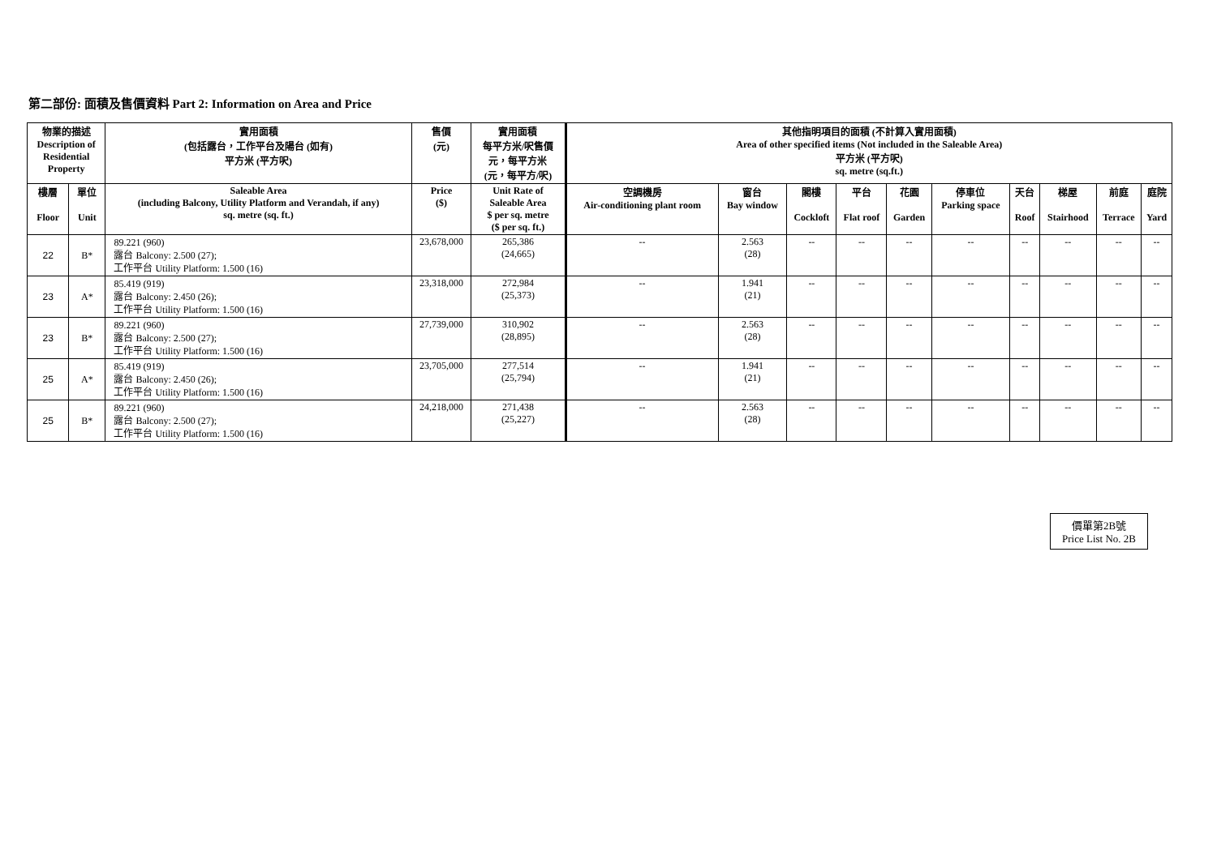第二部份: 面積及售價資料 Part 2: Information on Area and Price
| 物業的描述 Description of Residential Property | | 實用面積 (包括露台，工作平台及陽台 (如有) 平方米 (平方呎) | 售價 (元) | 實用面積 每平方米/呎售價 元，每平方米 (元，每平方/呎) | 其他指明項目的面積 (不計算入實用面積) Area of other specified items (Not included in the Saleable Area) 平方米 (平方呎) sq. metre (sq.ft.) | | | | | | | | | |
| --- | --- | --- | --- | --- | --- | --- | --- | --- | --- | --- | --- | --- | --- | --- |
| 樓層 Floor | 單位 Unit | Saleable Area (including Balcony, Utility Platform and Verandah, if any) sq. metre (sq. ft.) | Price ($) | Unit Rate of Saleable Area $ per sq. metre ($ per sq. ft.) | 空調機房 Air-conditioning plant room | 窗台 Bay window | 閣樓 Cockloft | 平台 Flat roof | 花園 Garden | 停車位 Parking space | 天台 Roof | 梯屋 Stairhood | 前庭 Terrace | 庭院 Yard |
| 22 | B* | 89.221 (960) 露台 Balcony: 2.500 (27); 工作平台 Utility Platform: 1.500 (16) | 23,678,000 | 265,386 (24,665) | -- | 2.563 (28) | -- | -- | -- | -- | -- | -- | -- | -- |
| 23 | A* | 85.419 (919) 露台 Balcony: 2.450 (26); 工作平台 Utility Platform: 1.500 (16) | 23,318,000 | 272,984 (25,373) | -- | 1.941 (21) | -- | -- | -- | -- | -- | -- | -- | -- |
| 23 | B* | 89.221 (960) 露台 Balcony: 2.500 (27); 工作平台 Utility Platform: 1.500 (16) | 27,739,000 | 310,902 (28,895) | -- | 2.563 (28) | -- | -- | -- | -- | -- | -- | -- | -- |
| 25 | A* | 85.419 (919) 露台 Balcony: 2.450 (26); 工作平台 Utility Platform: 1.500 (16) | 23,705,000 | 277,514 (25,794) | -- | 1.941 (21) | -- | -- | -- | -- | -- | -- | -- | -- |
| 25 | B* | 89.221 (960) 露台 Balcony: 2.500 (27); 工作平台 Utility Platform: 1.500 (16) | 24,218,000 | 271,438 (25,227) | -- | 2.563 (28) | -- | -- | -- | -- | -- | -- | -- | -- |
價單第2B號
Price List No. 2B